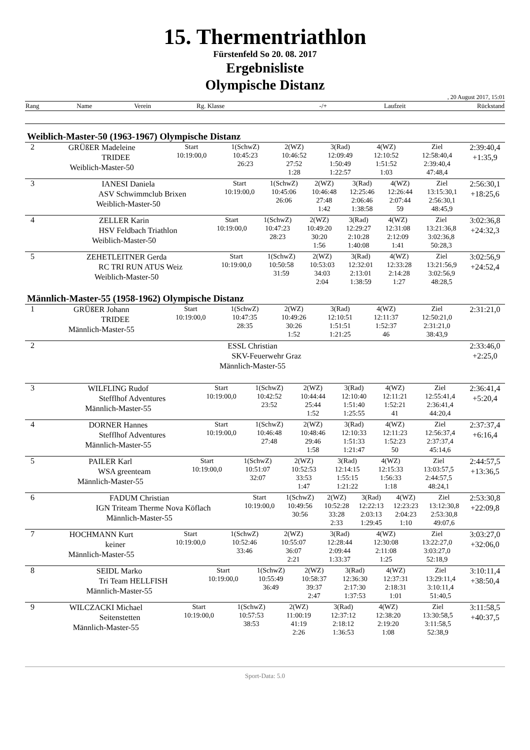15. Thermentriathlon
Fürstenfeld So 20. 08. 2017
Ergebnisliste
Olympische Distanz
, 20 August 2017, 15:01
| Rang | Name | Verein | Rg. Klasse | -/+ | Laufzeit | Rückstand |
Weiblich-Master-50 (1963-1967) Olympische Distanz
| 2 | GRÜßER Madeleine TRIDEE Weiblich-Master-50 | Start 10:19:00,0 | 1(SchwZ) 10:45:23 26:23 | 2(WZ) 10:46:52 27:52 1:28 | 3(Rad) 12:09:49 1:50:49 1:22:57 | 4(WZ) 12:10:52 1:51:52 1:03 | Ziel 12:58:40,4 2:39:40,4 47:48,4 | 2:39:40,4 +1:35,9 |
| 3 | IANESI Daniela ASV Schwimmclub Brixen Weiblich-Master-50 | Start 10:19:00,0 | 1(SchwZ) 10:45:06 26:06 | 2(WZ) 10:46:48 27:48 1:42 | 3(Rad) 12:25:46 2:06:46 1:38:58 | 4(WZ) 12:26:44 2:07:44 59 | Ziel 13:15:30,1 2:56:30,1 48:45,9 | 2:56:30,1 +18:25,6 |
| 4 | ZELLER Karin HSV Feldbach Triathlon Weiblich-Master-50 | Start 10:19:00,0 | 1(SchwZ) 10:47:23 28:23 | 2(WZ) 10:49:20 30:20 1:56 | 3(Rad) 12:29:27 2:10:28 1:40:08 | 4(WZ) 12:31:08 2:12:09 1:41 | Ziel 13:21:36,8 3:02:36,8 50:28,3 | 3:02:36,8 +24:32,3 |
| 5 | ZEHETLEITNER Gerda RC TRI RUN ATUS Weiz Weiblich-Master-50 | Start 10:19:00,0 | 1(SchwZ) 10:50:58 31:59 | 2(WZ) 10:53:03 34:03 2:04 | 3(Rad) 12:32:01 2:13:01 1:38:59 | 4(WZ) 12:33:28 2:14:28 1:27 | Ziel 13:21:56,9 3:02:56,9 48:28,5 | 3:02:56,9 +24:52,4 |
Männlich-Master-55 (1958-1962) Olympische Distanz
| 1 | GRÜßER Johann TRIDEE Männlich-Master-55 | Start 10:19:00,0 | 1(SchwZ) 10:47:35 28:35 | 2(WZ) 10:49:26 30:26 1:52 | 3(Rad) 12:10:51 1:51:51 1:21:25 | 4(WZ) 12:11:37 1:52:37 46 | Ziel 12:50:21,0 2:31:21,0 38:43,9 | 2:31:21,0 |
| 2 | ESSL Christian SKV-Feuerwehr Graz Männlich-Master-55 | 2:33:46,0 +2:25,0 |
| 3 | WILFLING Rudof Stefflhof Adventures Männlich-Master-55 | Start 10:19:00,0 | 1(SchwZ) 10:42:52 23:52 | 2(WZ) 10:44:44 25:44 1:52 | 3(Rad) 12:10:40 1:51:40 1:25:55 | 4(WZ) 12:11:21 1:52:21 41 | Ziel 12:55:41,4 2:36:41,4 44:20,4 | 2:36:41,4 +5:20,4 |
| 4 | DORNER Hannes Stefflhof Adventures Männlich-Master-55 | Start 10:19:00,0 | 1(SchwZ) 10:46:48 27:48 | 2(WZ) 10:48:46 29:46 1:58 | 3(Rad) 12:10:33 1:51:33 1:21:47 | 4(WZ) 12:11:23 1:52:23 50 | Ziel 12:56:37,4 2:37:37,4 45:14,6 | 2:37:37,4 +6:16,4 |
| 5 | PAILER Karl WSA greenteam Männlich-Master-55 | Start 10:19:00,0 | 1(SchwZ) 10:51:07 32:07 | 2(WZ) 10:52:53 33:53 1:47 | 3(Rad) 12:14:15 1:55:15 1:21:22 | 4(WZ) 12:15:33 1:56:33 1:18 | Ziel 13:03:57,5 2:44:57,5 48:24,1 | 2:44:57,5 +13:36,5 |
| 6 | FADUM Christian IGN Triteam Therme Nova Köflach Männlich-Master-55 | Start 10:19:00,0 | 1(SchwZ) 10:49:56 30:56 | 2(WZ) 10:52:28 33:28 2:33 | 3(Rad) 12:22:13 2:03:13 1:29:45 | 4(WZ) 12:23:23 2:04:23 1:10 | Ziel 13:12:30,8 2:53:30,8 49:07,6 | 2:53:30,8 +22:09,8 |
| 7 | HOCHMANN Kurt keiner Männlich-Master-55 | Start 10:19:00,0 | 1(SchwZ) 10:52:46 33:46 | 2(WZ) 10:55:07 36:07 2:21 | 3(Rad) 12:28:44 2:09:44 1:33:37 | 4(WZ) 12:30:08 2:11:08 1:25 | Ziel 13:22:27,0 3:03:27,0 52:18,9 | 3:03:27,0 +32:06,0 |
| 8 | SEIDL Marko Tri Team HELLFISH Männlich-Master-55 | Start 10:19:00,0 | 1(SchwZ) 10:55:49 36:49 | 2(WZ) 10:58:37 39:37 2:47 | 3(Rad) 12:36:30 2:17:30 1:37:53 | 4(WZ) 12:37:31 2:18:31 1:01 | Ziel 13:29:11,4 3:10:11,4 51:40,5 | 3:10:11,4 +38:50,4 |
| 9 | WILCZACKI Michael Seitenstetten Männlich-Master-55 | Start 10:19:00,0 | 1(SchwZ) 10:57:53 38:53 | 2(WZ) 11:00:19 41:19 2:26 | 3(Rad) 12:37:12 2:18:12 1:36:53 | 4(WZ) 12:38:20 2:19:20 1:08 | Ziel 13:30:58,5 3:11:58,5 52:38,9 | 3:11:58,5 +40:37,5 |
Sport-Data: 5.0